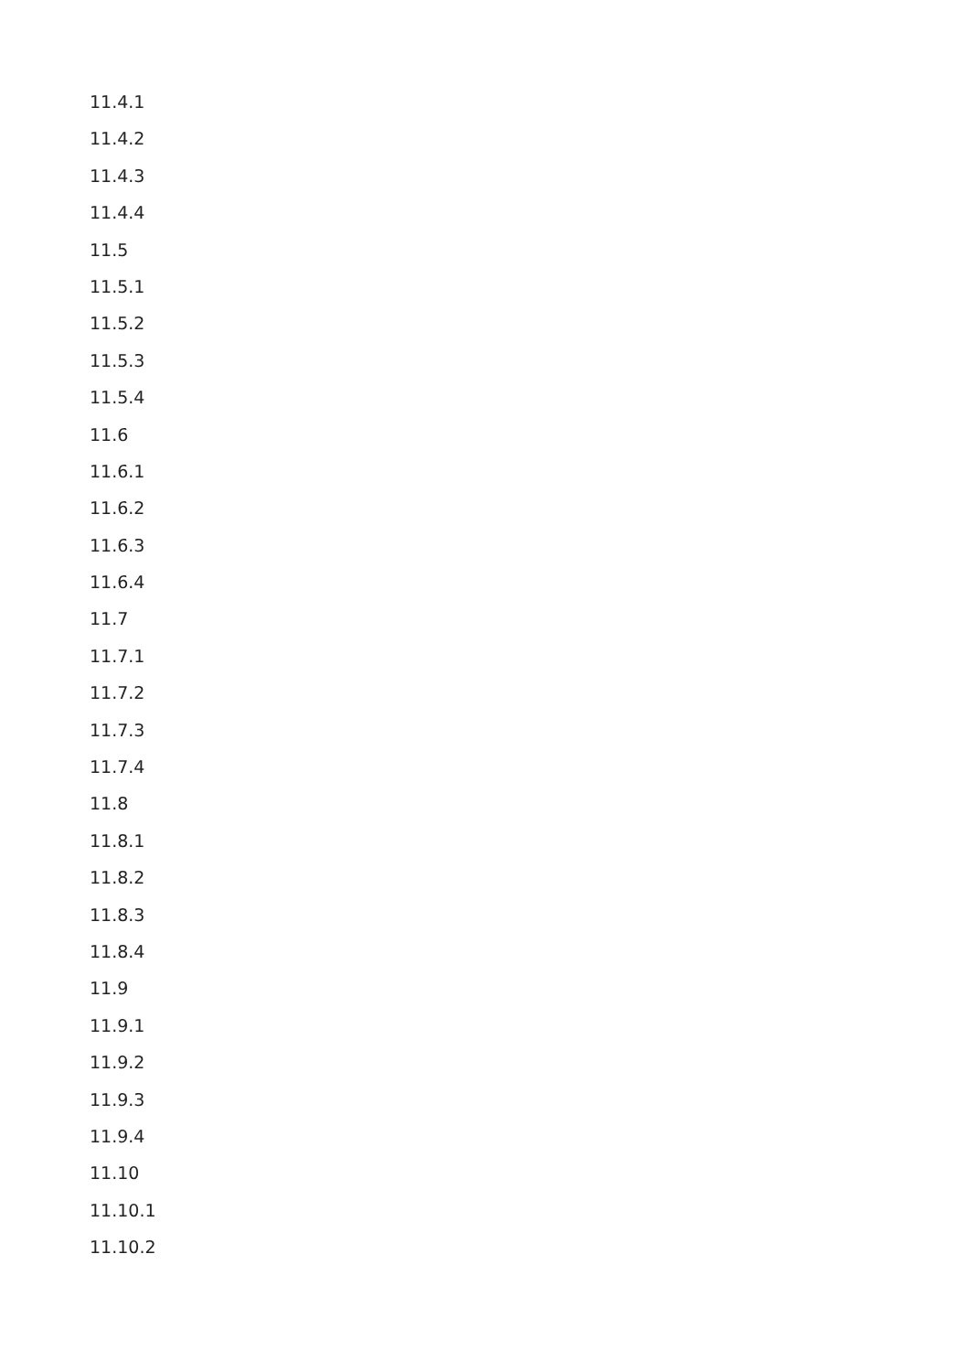11.4.1
11.4.2
11.4.3
11.4.4
11.5
11.5.1
11.5.2
11.5.3
11.5.4
11.6
11.6.1
11.6.2
11.6.3
11.6.4
11.7
11.7.1
11.7.2
11.7.3
11.7.4
11.8
11.8.1
11.8.2
11.8.3
11.8.4
11.9
11.9.1
11.9.2
11.9.3
11.9.4
11.10
11.10.1
11.10.2